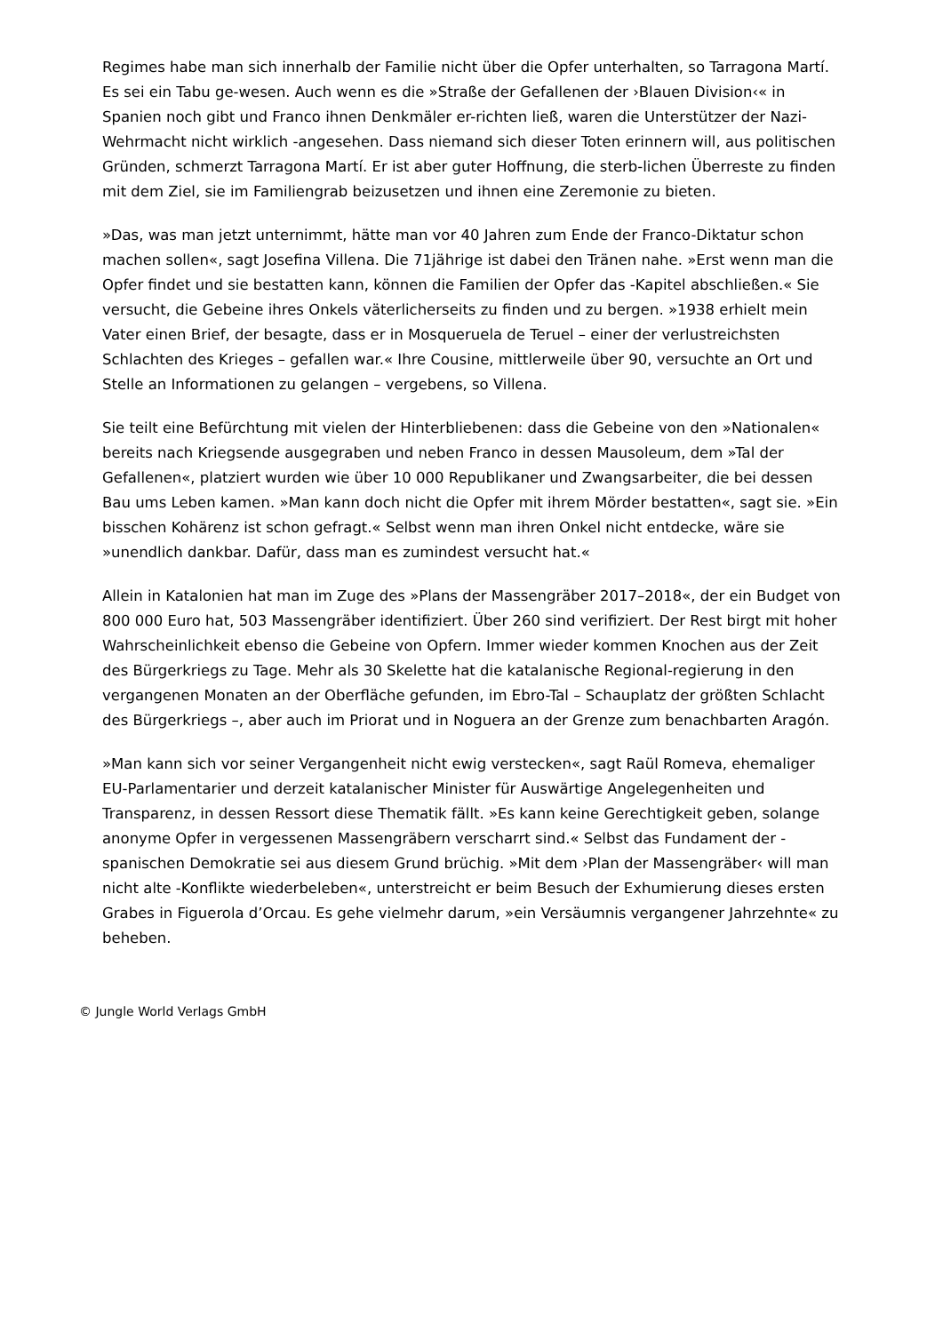Regimes habe man sich innerhalb der Familie nicht über die Opfer unterhalten, so Tarragona Martí. Es sei ein Tabu ge-wesen. Auch wenn es die »Straße der Gefallenen der ›Blauen Division‹« in Spanien noch gibt und Franco ihnen Denkmäler er-richten ließ, waren die Unterstützer der Nazi-Wehrmacht nicht wirklich -angesehen. Dass niemand sich dieser Toten erinnern will, aus politischen Gründen, schmerzt Tarragona Martí. Er ist aber guter Hoffnung, die sterb-lichen Überreste zu finden mit dem Ziel, sie im Familiengrab beizusetzen und ihnen eine Zeremonie zu bieten.
»Das, was man jetzt unternimmt, hätte man vor 40 Jahren zum Ende der Franco-Diktatur schon machen sollen«, sagt Josefina Villena. Die 71jährige ist dabei den Tränen nahe. »Erst wenn man die Opfer findet und sie bestatten kann, können die Familien der Opfer das -Kapitel abschließen.« Sie versucht, die Gebeine ihres Onkels väterlicherseits zu finden und zu bergen. »1938 erhielt mein Vater einen Brief, der besagte, dass er in Mosqueruela de Teruel – einer der verlustreichsten Schlachten des Krieges – gefallen war.« Ihre Cousine, mittlerweile über 90, versuchte an Ort und Stelle an Informationen zu gelangen – vergebens, so Villena.
Sie teilt eine Befürchtung mit vielen der Hinterbliebenen: dass die Gebeine von den »Nationalen« bereits nach Kriegsende ausgegraben und neben Franco in dessen Mausoleum, dem »Tal der Gefallenen«, platziert wurden wie über 10 000 Republikaner und Zwangsarbeiter, die bei dessen Bau ums Leben kamen. »Man kann doch nicht die Opfer mit ihrem Mörder bestatten«, sagt sie. »Ein bisschen Kohärenz ist schon gefragt.« Selbst wenn man ihren Onkel nicht entdecke, wäre sie »unendlich dankbar. Dafür, dass man es zumindest versucht hat.«
Allein in Katalonien hat man im Zuge des »Plans der Massengräber 2017–2018«, der ein Budget von 800 000 Euro hat, 503 Massengräber identifiziert. Über 260 sind verifiziert. Der Rest birgt mit hoher Wahrscheinlichkeit ebenso die Gebeine von Opfern. Immer wieder kommen Knochen aus der Zeit des Bürgerkriegs zu Tage. Mehr als 30 Skelette hat die katalanische Regional-regierung in den vergangenen Monaten an der Oberfläche gefunden, im Ebro-Tal – Schauplatz der größten Schlacht des Bürgerkriegs –, aber auch im Priorat und in Noguera an der Grenze zum benachbarten Aragón.
»Man kann sich vor seiner Vergangenheit nicht ewig verstecken«, sagt Raül Romeva, ehemaliger EU-Parlamentarier und derzeit katalanischer Minister für Auswärtige Angelegenheiten und Transparenz, in dessen Ressort diese Thematik fällt. »Es kann keine Gerechtigkeit geben, solange anonyme Opfer in vergessenen Massengräbern verscharrt sind.« Selbst das Fundament der -spanischen Demokratie sei aus diesem Grund brüchig. »Mit dem ›Plan der Massengräber‹ will man nicht alte -Konflikte wiederbeleben«, unterstreicht er beim Besuch der Exhumierung dieses ersten Grabes in Figuerola d’Orcau. Es gehe vielmehr darum, »ein Versäumnis vergangener Jahrzehnte« zu beheben.
© Jungle World Verlags GmbH